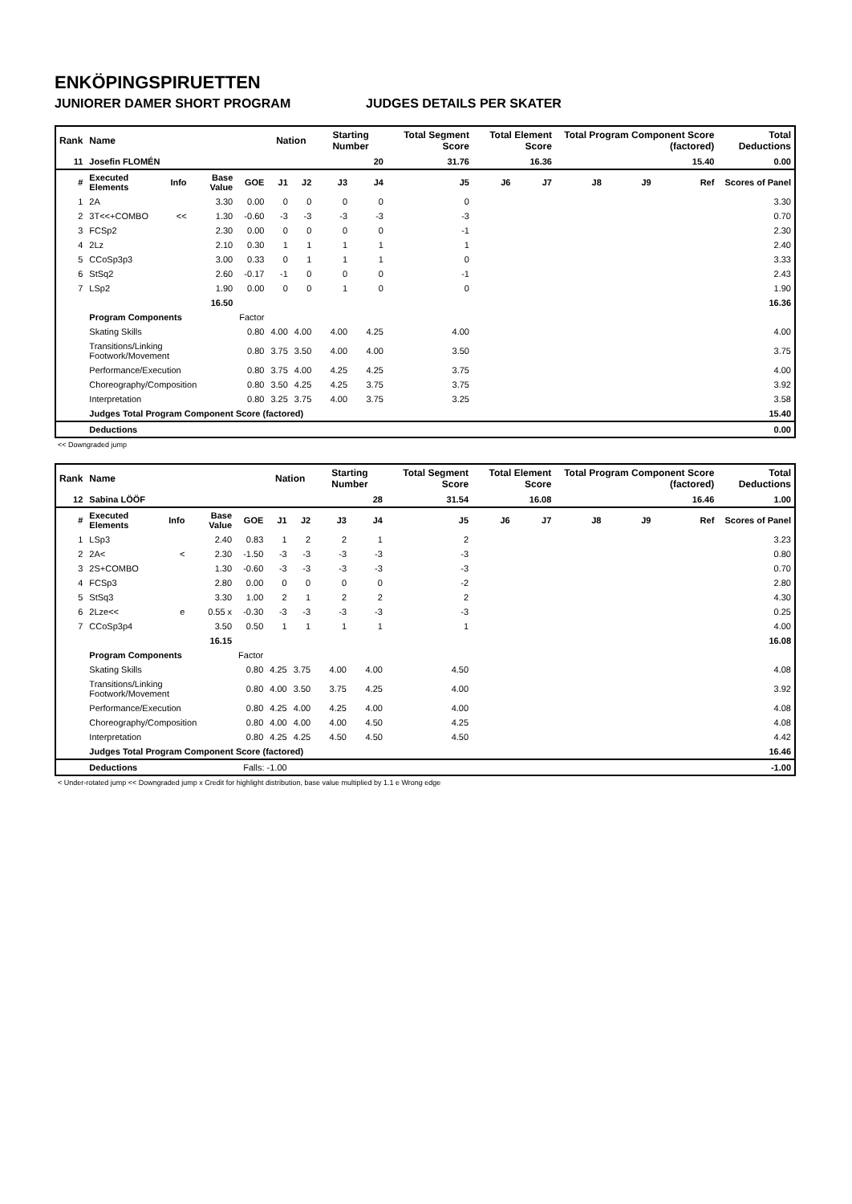ENKÖPINGSPIRUETTEN
JUNIORER DAMER SHORT PROGRAM JUDGES DETAILS PER SKATER
| Rank | Name | | | | Nation | | Starting Number | | Total Segment Score | Total Element Score | | Total Program Component Score (factored) | | | Total Deductions |
| --- | --- | --- | --- | --- | --- | --- | --- | --- | --- | --- | --- | --- | --- | --- | --- |
| 11 | Josefin FLOMÉN | | | | | | 20 | | 31.76 | 16.36 | | 15.40 | | | 0.00 |
| # | Executed Elements | Info | Base Value | GOE | J1 | J2 | J3 | J4 | J5 | J6 | J7 | J8 | J9 | Ref | Scores of Panel |
| 1 | 2A | | 3.30 | 0.00 | 0 | 0 | 0 | 0 | 0 | | | | | | 3.30 |
| 2 | 3T<<+COMBO | << | 1.30 | -0.60 | -3 | -3 | -3 | -3 | -3 | | | | | | 0.70 |
| 3 | FCSp2 | | 2.30 | 0.00 | 0 | 0 | 0 | 0 | -1 | | | | | | 2.30 |
| 4 | 2Lz | | 2.10 | 0.30 | 1 | 1 | 1 | 1 | 1 | | | | | | 2.40 |
| 5 | CCoSp3p3 | | 3.00 | 0.33 | 0 | 1 | 1 | 1 | 0 | | | | | | 3.33 |
| 6 | StSq2 | | 2.60 | -0.17 | -1 | 0 | 0 | 0 | -1 | | | | | | 2.43 |
| 7 | LSp2 | | 1.90 | 0.00 | 0 | 0 | 1 | 0 | 0 | | | | | | 1.90 |
| | | | 16.50 | | | | | | | | | | | | 16.36 |
| | Program Components | | | Factor | | | | | | | | | | | |
| | Skating Skills | | | 0.80 | 4.00 | 4.00 | 4.00 | 4.25 | 4.00 | | | | | | 4.00 |
| | Transitions/Linking Footwork/Movement | | | 0.80 | 3.75 | 3.50 | 4.00 | 4.00 | 3.50 | | | | | | 3.75 |
| | Performance/Execution | | | 0.80 | 3.75 | 4.00 | 4.25 | 4.25 | 3.75 | | | | | | 4.00 |
| | Choreography/Composition | | | 0.80 | 3.50 | 4.25 | 4.25 | 3.75 | 3.75 | | | | | | 3.92 |
| | Interpretation | | | 0.80 | 3.25 | 3.75 | 4.00 | 3.75 | 3.25 | | | | | | 3.58 |
| | Judges Total Program Component Score (factored) | | | | | | | | | | | | | | 15.40 |
| | Deductions | | | | | | | | | | | | | | 0.00 |
<< Downgraded jump
| Rank | Name | | | | Nation | | Starting Number | | Total Segment Score | Total Element Score | | Total Program Component Score (factored) | | | Total Deductions |
| --- | --- | --- | --- | --- | --- | --- | --- | --- | --- | --- | --- | --- | --- | --- | --- |
| 12 | Sabina LÖÖF | | | | | | 28 | | 31.54 | 16.08 | | 16.46 | | | 1.00 |
| # | Executed Elements | Info | Base Value | GOE | J1 | J2 | J3 | J4 | J5 | J6 | J7 | J8 | J9 | Ref | Scores of Panel |
| 1 | LSp3 | | 2.40 | 0.83 | 1 | 2 | 2 | 1 | 2 | | | | | | 3.23 |
| 2 | 2A< | < | 2.30 | -1.50 | -3 | -3 | -3 | -3 | -3 | | | | | | 0.80 |
| 3 | 2S+COMBO | | 1.30 | -0.60 | -3 | -3 | -3 | -3 | -3 | | | | | | 0.70 |
| 4 | FCSp3 | | 2.80 | 0.00 | 0 | 0 | 0 | 0 | -2 | | | | | | 2.80 |
| 5 | StSq3 | | 3.30 | 1.00 | 2 | 1 | 2 | 2 | 2 | | | | | | 4.30 |
| 6 | 2Lze<< | e | 0.55 x | -0.30 | -3 | -3 | -3 | -3 | -3 | | | | | | 0.25 |
| 7 | CCoSp3p4 | | 3.50 | 0.50 | 1 | 1 | 1 | 1 | 1 | | | | | | 4.00 |
| | | | 16.15 | | | | | | | | | | | | 16.08 |
| | Program Components | | | Factor | | | | | | | | | | | |
| | Skating Skills | | | 0.80 | 4.25 | 3.75 | 4.00 | 4.00 | 4.50 | | | | | | 4.08 |
| | Transitions/Linking Footwork/Movement | | | 0.80 | 4.00 | 3.50 | 3.75 | 4.25 | 4.00 | | | | | | 3.92 |
| | Performance/Execution | | | 0.80 | 4.25 | 4.00 | 4.25 | 4.00 | 4.00 | | | | | | 4.08 |
| | Choreography/Composition | | | 0.80 | 4.00 | 4.00 | 4.00 | 4.50 | 4.25 | | | | | | 4.08 |
| | Interpretation | | | 0.80 | 4.25 | 4.25 | 4.50 | 4.50 | 4.50 | | | | | | 4.42 |
| | Judges Total Program Component Score (factored) | | | | | | | | | | | | | | 16.46 |
| | Deductions | | | Falls: -1.00 | | | | | | | | | | | -1.00 |
< Under-rotated jump << Downgraded jump x Credit for highlight distribution, base value multiplied by 1.1 e Wrong edge